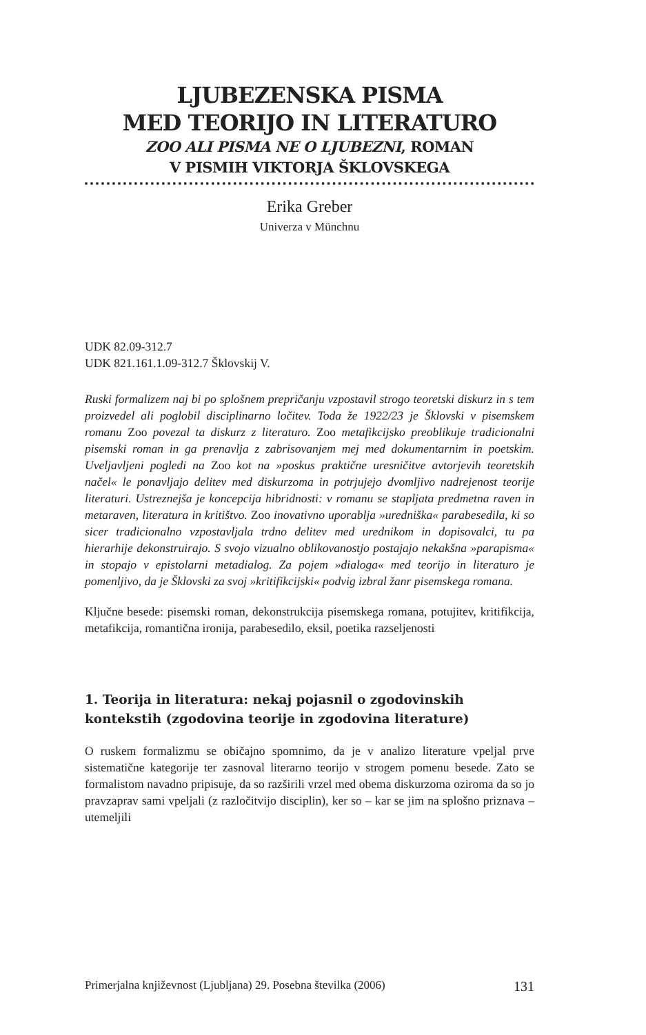LJUBEZENSKA PISMA
MED TEORIJO IN LITERATURO
ZOO ALI PISMA NE O LJUBEZNI, ROMAN
V PISMIH VIKTORJA ŠKLOVSKEGA
Erika Greber
Univerza v Münchnu
UDK 82.09-312.7
UDK 821.161.1.09-312.7 Šklovskij V.
Ruski formalizem naj bi po splošnem prepričanju vzpostavil strogo teoretski diskurz in s tem proizvedel ali poglobil disciplinarno ločitev. Toda že 1922/23 je Šklovski v pisemskem romanu Zoo povezal ta diskurz z literaturo. Zoo metafikcijsko preoblikuje tradicionalni pisemski roman in ga prenavlja z zabrisovanjem mej med dokumentarnim in poetskim. Uveljavljeni pogledi na Zoo kot na »poskus praktične uresničitve avtorjevih teoretskih načel« le ponavljajo delitev med diskurzoma in potrjujejo dvomljivo nadrejenost teorije literaturi. Ustreznejša je koncepcija hibridnosti: v romanu se stapljata predmetna raven in metaraven, literatura in kritištvo. Zoo inovativno uporablja »uredniška« parabesedila, ki so sicer tradicionalno vzpostavljala trdno delitev med urednikom in dopisovalci, tu pa hierarhije dekonstruirajo. S svojo vizualno oblikovanostjo postajajo nekakšna »parapisma« in stopajo v epistolarni metadialog. Za pojem »dialoga« med teorijo in literaturo je pomenljivo, da je Šklovski za svoj »kritifikcijski« podvig izbral žanr pisemskega romana.
Ključne besede: pisemski roman, dekonstrukcija pisemskega romana, potujitev, kritifikcija, metafikcija, romantična ironija, parabesedilo, eksil, poetika razseljenosti
1. Teorija in literatura: nekaj pojasnil o zgodovinskih kontekstih (zgodovina teorije in zgodovina literature)
O ruskem formalizmu se običajno spomnimo, da je v analizo literature vpeljal prve sistematične kategorije ter zasnoval literarno teorijo v strogem pomenu besede. Zato se formalistom navadno pripisuje, da so razširili vrzel med obema diskurzoma oziroma da so jo pravzaprav sami vpeljali (z razločitvijo disciplin), ker so – kar se jim na splošno priznava – utemeljili
Primerjalna književnost (Ljubljana) 29. Posebna številka (2006) 131